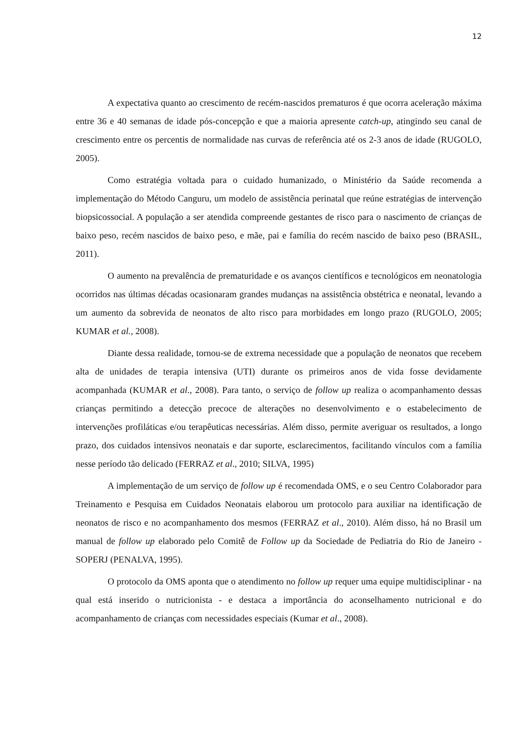12
A expectativa quanto ao crescimento de recém-nascidos prematuros é que ocorra aceleração máxima entre 36 e 40 semanas de idade pós-concepção e que a maioria apresente catch-up, atingindo seu canal de crescimento entre os percentis de normalidade nas curvas de referência até os 2-3 anos de idade (RUGOLO, 2005).
Como estratégia voltada para o cuidado humanizado, o Ministério da Saúde recomenda a implementação do Método Canguru, um modelo de assistência perinatal que reúne estratégias de intervenção biopsicossocial. A população a ser atendida compreende gestantes de risco para o nascimento de crianças de baixo peso, recém nascidos de baixo peso, e mãe, pai e família do recém nascido de baixo peso (BRASIL, 2011).
O aumento na prevalência de prematuridade e os avanços científicos e tecnológicos em neonatologia ocorridos nas últimas décadas ocasionaram grandes mudanças na assistência obstétrica e neonatal, levando a um aumento da sobrevida de neonatos de alto risco para morbidades em longo prazo (RUGOLO, 2005; KUMAR et al., 2008).
Diante dessa realidade, tornou-se de extrema necessidade que a população de neonatos que recebem alta de unidades de terapia intensiva (UTI) durante os primeiros anos de vida fosse devidamente acompanhada (KUMAR et al., 2008). Para tanto, o serviço de follow up realiza o acompanhamento dessas crianças permitindo a detecção precoce de alterações no desenvolvimento e o estabelecimento de intervenções profiláticas e/ou terapêuticas necessárias. Além disso, permite averiguar os resultados, a longo prazo, dos cuidados intensivos neonatais e dar suporte, esclarecimentos, facilitando vínculos com a família nesse período tão delicado (FERRAZ et al., 2010; SILVA, 1995)
A implementação de um serviço de follow up é recomendada OMS, e o seu Centro Colaborador para Treinamento e Pesquisa em Cuidados Neonatais elaborou um protocolo para auxiliar na identificação de neonatos de risco e no acompanhamento dos mesmos (FERRAZ et al., 2010). Além disso, há no Brasil um manual de follow up elaborado pelo Comitê de Follow up da Sociedade de Pediatria do Rio de Janeiro - SOPERJ (PENALVA, 1995).
O protocolo da OMS aponta que o atendimento no follow up requer uma equipe multidisciplinar - na qual está inserido o nutricionista - e destaca a importância do aconselhamento nutricional e do acompanhamento de crianças com necessidades especiais (Kumar et al., 2008).